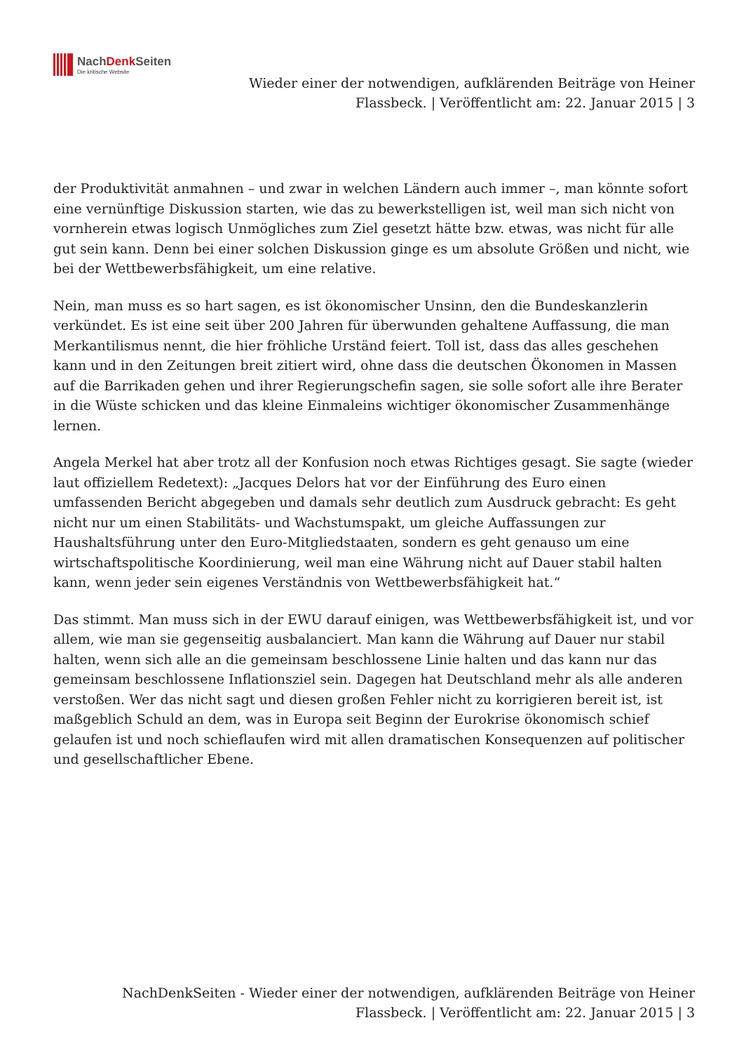NachDenk Seiten
Die kritische Website
Wieder einer der notwendigen, aufklärenden Beiträge von Heiner Flassbeck. | Veröffentlicht am: 22. Januar 2015 | 3
der Produktivität anmahnen – und zwar in welchen Ländern auch immer –, man könnte sofort eine vernünftige Diskussion starten, wie das zu bewerkstelligen ist, weil man sich nicht von vornherein etwas logisch Unmögliches zum Ziel gesetzt hätte bzw. etwas, was nicht für alle gut sein kann. Denn bei einer solchen Diskussion ginge es um absolute Größen und nicht, wie bei der Wettbewerbsfähigkeit, um eine relative.
Nein, man muss es so hart sagen, es ist ökonomischer Unsinn, den die Bundeskanzlerin verkündet. Es ist eine seit über 200 Jahren für überwunden gehaltene Auffassung, die man Merkantilismus nennt, die hier fröhliche Urständ feiert. Toll ist, dass das alles geschehen kann und in den Zeitungen breit zitiert wird, ohne dass die deutschen Ökonomen in Massen auf die Barrikaden gehen und ihrer Regierungschefin sagen, sie solle sofort alle ihre Berater in die Wüste schicken und das kleine Einmaleins wichtiger ökonomischer Zusammenhänge lernen.
Angela Merkel hat aber trotz all der Konfusion noch etwas Richtiges gesagt. Sie sagte (wieder laut offiziellem Redetext): „Jacques Delors hat vor der Einführung des Euro einen umfassenden Bericht abgegeben und damals sehr deutlich zum Ausdruck gebracht: Es geht nicht nur um einen Stabilitäts- und Wachstumspakt, um gleiche Auffassungen zur Haushaltsführung unter den Euro-Mitgliedstaaten, sondern es geht genauso um eine wirtschaftspolitische Koordinierung, weil man eine Währung nicht auf Dauer stabil halten kann, wenn jeder sein eigenes Verständnis von Wettbewerbsfähigkeit hat.“
Das stimmt. Man muss sich in der EWU darauf einigen, was Wettbewerbsfähigkeit ist, und vor allem, wie man sie gegenseitig ausbalanciert. Man kann die Währung auf Dauer nur stabil halten, wenn sich alle an die gemeinsam beschlossene Linie halten und das kann nur das gemeinsam beschlossene Inflationsziel sein. Dagegen hat Deutschland mehr als alle anderen verstoßen. Wer das nicht sagt und diesen großen Fehler nicht zu korrigieren bereit ist, ist maßgeblich Schuld an dem, was in Europa seit Beginn der Eurokrise ökonomisch schief gelaufen ist und noch schieflaufen wird mit allen dramatischen Konsequenzen auf politischer und gesellschaftlicher Ebene.
NachDenkSeiten - Wieder einer der notwendigen, aufklärenden Beiträge von Heiner Flassbeck. | Veröffentlicht am: 22. Januar 2015 | 3